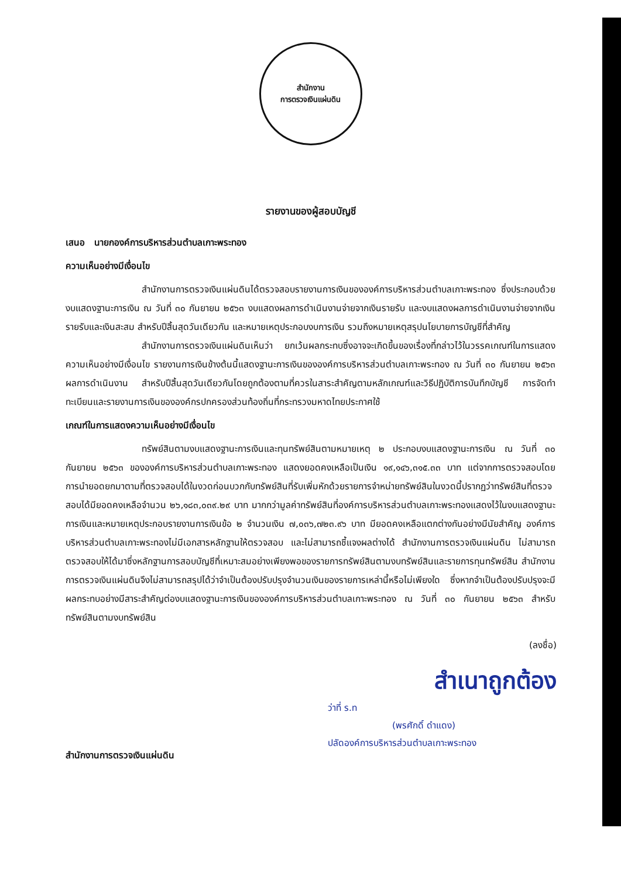สำนักงาน
การตรวจเงินแผ่นดิน
รายงานของผู้สอบบัญชี
เสนอ นายกองค์การบริหารส่วนตำบลเกาะพระทอง
ความเห็นอย่างมีเงื่อนไข
สำนักงานการตรวจเงินแผ่นดินได้ตรวจสอบรายงานการเงินขององค์การบริหารส่วนตำบลเกาะพระทอง ซึ่งประกอบด้วย งบแสดงฐานะการเงิน ณ วันที่ ๓๐ กันยายน ๒๕๖๓ งบแสดงผลการดำเนินงานจ่ายจากเงินรายรับ และงบแสดงผลการดำเนินงานจ่ายจากเงินรายรับและเงินสะสม สำหรับปีสิ้นสุดวันเดียวกัน และหมายเหตุประกอบงบการเงิน รวมถึงหมายเหตุสรุปนโยบายการบัญชีที่สำคัญ
สำนักงานการตรวจเงินแผ่นดินเห็นว่า ยกเว้นผลกระทบซึ่งอาจจะเกิดขึ้นของเรื่องที่กล่าวไว้ในวรรคเกณฑ์ในการแสดงความเห็นอย่างมีเงื่อนไข รายงานการเงินข้างต้นนี้แสดงฐานะการเงินขององค์การบริหารส่วนตำบลเกาะพระทอง ณ วันที่ ๓๐ กันยายน ๒๕๖๓ ผลการดำเนินงาน สำหรับปีสิ้นสุดวันเดียวกันโดยถูกต้องตามที่ควรในสาระสำคัญตามหลักเกณฑ์และวิธีปฏิบัติการบันทึกบัญชี การจัดทำทะเบียนและรายงานการเงินขององค์กรปกครองส่วนท้องถิ่นที่กระทรวงมหาดไทยประกาศใช้
เกณฑ์ในการแสดงความเห็นอย่างมีเงื่อนไข
ทรัพย์สินตามงบแสดงฐานะการเงินและทุนทรัพย์สินตามหมายเหตุ ๒ ประกอบงบแสดงฐานะการเงิน ณ วันที่ ๓๐ กันยายน ๒๕๖๓ ขององค์การบริหารส่วนตำบลเกาะพระทอง แสดงยอดคงเหลือเป็นเงิน ๑๙,๑๔๖,๓๑๕.๓๓ บาท แต่จากการตรวจสอบโดยการนำยอดยกมาตามที่ตรวจสอบได้ในงวดก่อนบวกกับทรัพย์สินที่รับเพิ่มหักด้วยรายการจำหน่ายทรัพย์สินในงวดนี้ปรากฏว่าทรัพย์สินที่ตรวจสอบได้มียอดคงเหลือจำนวน ๒๖,๑๘๓,๐๓๙.๒๙ บาท มากกว่ามูลค่าทรัพย์สินที่องค์การบริหารส่วนตำบลเกาะพระทองแสดงไว้ในงบแสดงฐานะการเงินและหมายเหตุประกอบรายงานการเงินข้อ ๒ จำนวนเงิน ๗,๐๓๖,๗๒๓.๙๖ บาท มียอดคงเหลือแตกต่างกันอย่างมีนัยสำคัญ องค์การบริหารส่วนตำบลเกาะพระทองไม่มีเอกสารหลักฐานให้ตรวจสอบ และไม่สามารถชี้แจงผลต่างได้ สำนักงานการตรวจเงินแผ่นดิน ไม่สามารถตรวจสอบให้ได้มาซึ่งหลักฐานการสอบบัญชีที่เหมาะสมอย่างเพียงพอของรายการทรัพย์สินตามงบทรัพย์สินและรายการทุนทรัพย์สิน สำนักงานการตรวจเงินแผ่นดินจึงไม่สามารถสรุปได้ว่าจำเป็นต้องปรับปรุงจำนวนเงินของรายการเหล่านี้หรือไม่เพียงใด ซึ่งหากจำเป็นต้องปรับปรุงจะมีผลกระทบอย่างมีสาระสำคัญต่องบแสดงฐานะการเงินขององค์การบริหารส่วนตำบลเกาะพระทอง ณ วันที่ ๓๐ กันยายน ๒๕๖๓ สำหรับทรัพย์สินตามงบทรัพย์สิน
(ลงชื่อ)
สำเนาถูกต้อง
ว่าที่ ร.ท
(พรศักดิ์ ดำแดง)
ปลัดองค์การบริหารส่วนตำบลเกาะพระทอง
สำนักงานการตรวจเงินแผ่นดิน